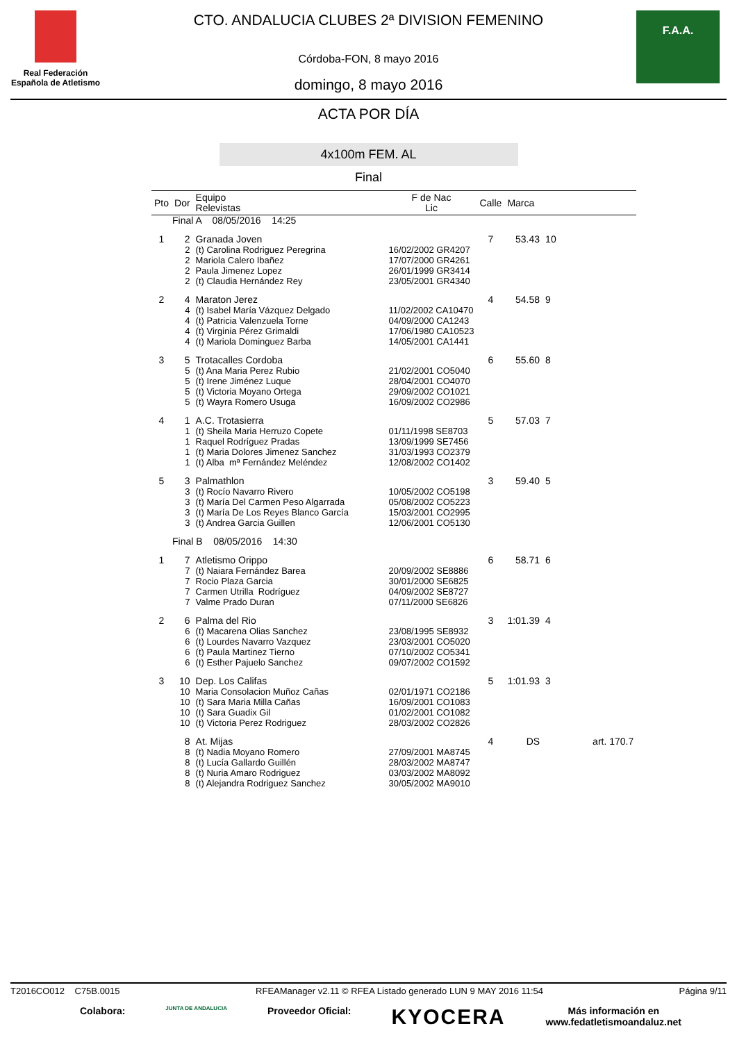Real Federación
Española de Atletismo
CTO. ANDALUCIA CLUBES 2ª DIVISION FEMENINO
Córdoba-FON, 8 mayo 2016
domingo, 8 mayo 2016
F.A.A.
ACTA POR DÍA
4x100m FEM. AL
Final
| Pto | Dor | Equipo Relevistas | F de Nac Lic | Calle | Marca | | |
| --- | --- | --- | --- | --- | --- | --- | --- |
| Final A 08/05/2016 14:25 | | | | | | | |
| 1 | 2 | Granada Joven | | 7 | 53.43 | 10 | |
| | 2 | (t) Carolina Rodriguez Peregrina | 16/02/2002 GR4207 | | | | |
| | 2 | Mariola Calero Ibañez | 17/07/2000 GR4261 | | | | |
| | 2 | Paula Jimenez Lopez | 26/01/1999 GR3414 | | | | |
| | 2 | (t) Claudia Hernández Rey | 23/05/2001 GR4340 | | | | |
| 2 | 4 | Maraton Jerez | | 4 | 54.58 | 9 | |
| | 4 | (t) Isabel María Vázquez Delgado | 11/02/2002 CA10470 | | | | |
| | 4 | (t) Patricia Valenzuela Torne | 04/09/2000 CA1243 | | | | |
| | 4 | (t) Virginia Pérez Grimaldi | 17/06/1980 CA10523 | | | | |
| | 4 | (t) Mariola Dominguez Barba | 14/05/2001 CA1441 | | | | |
| 3 | 5 | Trotacalles Cordoba | | 6 | 55.60 | 8 | |
| | 5 | (t) Ana Maria Perez Rubio | 21/02/2001 CO5040 | | | | |
| | 5 | (t) Irene Jiménez Luque | 28/04/2001 CO4070 | | | | |
| | 5 | (t) Victoria Moyano Ortega | 29/09/2002 CO1021 | | | | |
| | 5 | (t) Wayra Romero Usuga | 16/09/2002 CO2986 | | | | |
| 4 | 1 | A.C. Trotasierra | | 5 | 57.03 | 7 | |
| | 1 | (t) Sheila Maria Herruzo Copete | 01/11/1998 SE8703 | | | | |
| | 1 | Raquel Rodríguez Pradas | 13/09/1999 SE7456 | | | | |
| | 1 | (t) Maria Dolores Jimenez Sanchez | 31/03/1993 CO2379 | | | | |
| | 1 | (t) Alba mª Fernández Meléndez | 12/08/2002 CO1402 | | | | |
| 5 | 3 | Palmathlon | | 3 | 59.40 | 5 | |
| | 3 | (t) Rocío Navarro Rivero | 10/05/2002 CO5198 | | | | |
| | 3 | (t) María Del Carmen Peso Algarrada | 05/08/2002 CO5223 | | | | |
| | 3 | (t) María De Los Reyes Blanco García | 15/03/2001 CO2995 | | | | |
| | 3 | (t) Andrea Garcia Guillen | 12/06/2001 CO5130 | | | | |
| Final B 08/05/2016 14:30 | | | | | | | |
| 1 | 7 | Atletismo Orippo | | 6 | 58.71 | 6 | |
| | 7 | (t) Naiara Fernández Barea | 20/09/2002 SE8886 | | | | |
| | 7 | Rocio Plaza Garcia | 30/01/2000 SE6825 | | | | |
| | 7 | Carmen Utrilla Rodríguez | 04/09/2002 SE8727 | | | | |
| | 7 | Valme Prado Duran | 07/11/2000 SE6826 | | | | |
| 2 | 6 | Palma del Rio | | 3 | 1:01.39 | 4 | |
| | 6 | (t) Macarena Olias Sanchez | 23/08/1995 SE8932 | | | | |
| | 6 | (t) Lourdes Navarro Vazquez | 23/03/2001 CO5020 | | | | |
| | 6 | (t) Paula Martinez Tierno | 07/10/2002 CO5341 | | | | |
| | 6 | (t) Esther Pajuelo Sanchez | 09/07/2002 CO1592 | | | | |
| 3 | 10 | Dep. Los Califas | | 5 | 1:01.93 | 3 | |
| | 10 | Maria Consolacion Muñoz Cañas | 02/01/1971 CO2186 | | | | |
| | 10 | (t) Sara Maria Milla Cañas | 16/09/2001 CO1083 | | | | |
| | 10 | (t) Sara Guadix Gil | 01/02/2001 CO1082 | | | | |
| | 10 | (t) Victoria Perez Rodriguez | 28/03/2002 CO2826 | | | | |
| | 8 | At. Mijas | | 4 | DS | | art. 170.7 |
| | 8 | (t) Nadia Moyano Romero | 27/09/2001 MA8745 | | | | |
| | 8 | (t) Lucía Gallardo Guillén | 28/03/2002 MA8747 | | | | |
| | 8 | (t) Nuria Amaro Rodriguez | 03/03/2002 MA8092 | | | | |
| | 8 | (t) Alejandra Rodriguez Sanchez | 30/05/2002 MA9010 | | | | |
T2016CO012 C75B.0015 RFEAManager v2.11 © RFEA Listado generado LUN 9 MAY 2016 11:54 Página 9/11
Colabora: JUNTA DE ANDALUCIA Proveedor Oficial: KYOCERA Más información en
www.fedatletismoandaluz.net